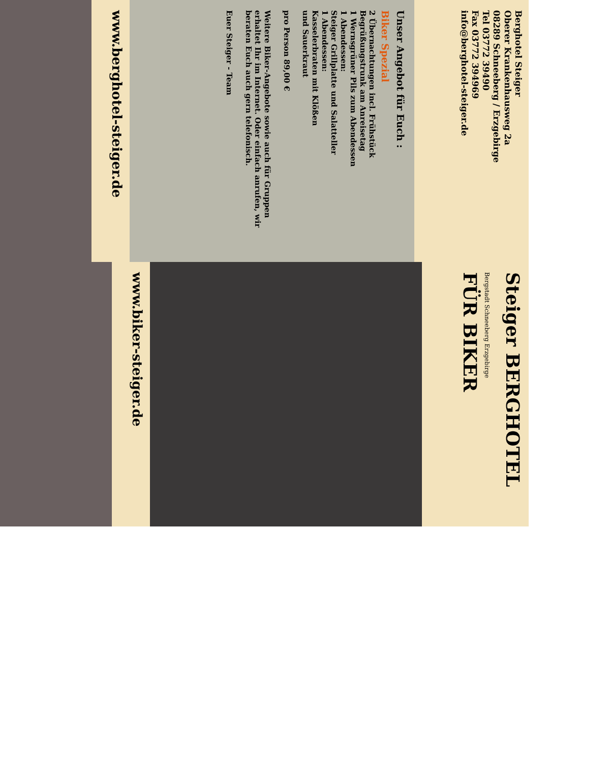Berghotel Steiger
Oberer Krankenhausweg 2a
08289 Schneeberg / Erzgebirge
Tel 03772 39490
Fax 03772 394969
info@berghotel-steiger.de
Unser Angebot für Euch :
Biker Spezial
2 Übernachtungen incl. Frühstück
Begrüßungstrunk am Anreisetag
1 Wernsgrüner Pils zum Abendessen
1 Abendessen:
Steiger Grillplatte und Salatteller
1 Abendessen:
Kasselerbraten mit Klößen
und Sauerkraut
pro Person 89,00 €
Weitere Biker-Angebote sowie auch für Gruppen erhaltet Ihr im Internet. Oder einfach anrufen, wir beraten Euch auch gern telefonisch.
Euer Steiger - Team
www.berghotel-steiger.de
Steiger BERGHOTEL
Bergstadt Schneeberg Erzgebirge
FÜR BIKER
www.biker-steiger.de